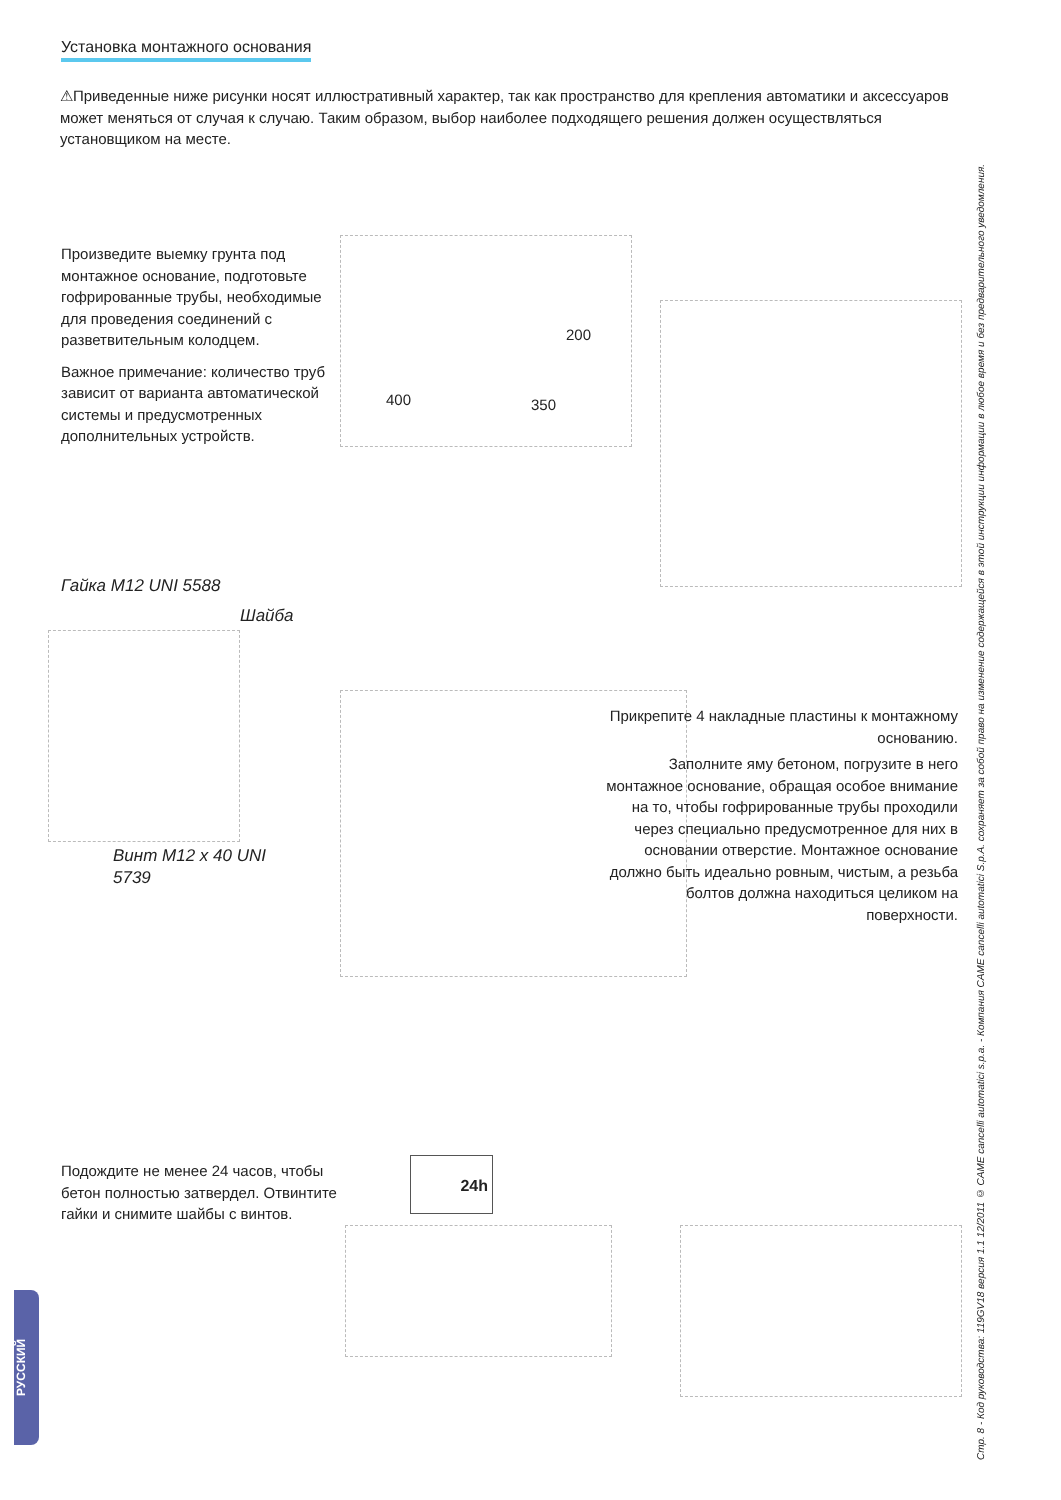Установка монтажного основания
⚠Приведенные ниже рисунки носят иллюстративный характер, так как пространство для крепления автоматики и аксессуаров может меняться от случая к случаю. Таким образом, выбор наиболее подходящего решения должен осуществляться установщиком на месте.
Произведите выемку грунта под монтажное основание, подготовьте гофрированные трубы, необходимые для проведения соединений с разветвительным колодцем.
Важное примечание: количество труб зависит от варианта автоматической системы и предусмотренных дополнительных устройств.
400 350
200
Гайка M12 UNI 5588
Шайба
Винт M12 x 40 UNI 5739
Прикрепите 4 накладные пластины к монтажному основанию.
Заполните яму бетоном, погрузите в него монтажное основание, обращая особое внимание на то, чтобы гофрированные трубы проходили через специально предусмотренное для них в основании отверстие. Монтажное основание должно быть идеально ровным, чистым, а резьба болтов должна находиться целиком на поверхности.
Подождите не менее 24 часов, чтобы бетон полностью затвердел. Отвинтите гайки и снимите шайбы с винтов.
24h
Стр. 8 - Код руководства: 119GV18 версия 1.1 12/2011 © CAME cancelli automatici s.p.a. - Компания CAME cancelli automatici S.p.A. сохраняет за собой право на изменение содержащейся в этой инструкции информации в любое время и без предварительного уведомления.
РУССКИЙ